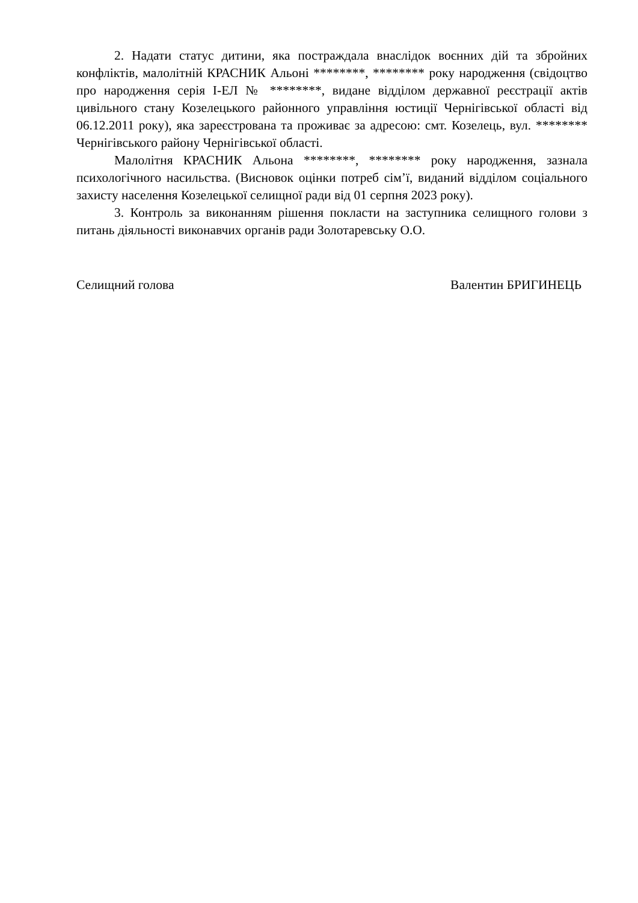2. Надати статус дитини, яка постраждала внаслідок воєнних дій та збройних конфліктів, малолітній КРАСНИК Альоні ********, ******** року народження (свідоцтво про народження серія І-ЕЛ № ********, видане відділом державної реєстрації актів цивільного стану Козелецького районного управління юстиції Чернігівської області від 06.12.2011 року), яка зареєстрована та проживає за адресою: смт. Козелець, вул. ******** Чернігівського району Чернігівської області.
Малолітня КРАСНИК Альона ********, ******** року народження, зазнала психологічного насильства. (Висновок оцінки потреб сім’ї, виданий відділом соціального захисту населення Козелецької селищної ради від 01 серпня 2023 року).
3. Контроль за виконанням рішення покласти на заступника селищного голови з питань діяльності виконавчих органів ради Золотаревську О.О.
Селищний голова Валентин БРИГИНЕЦЬ